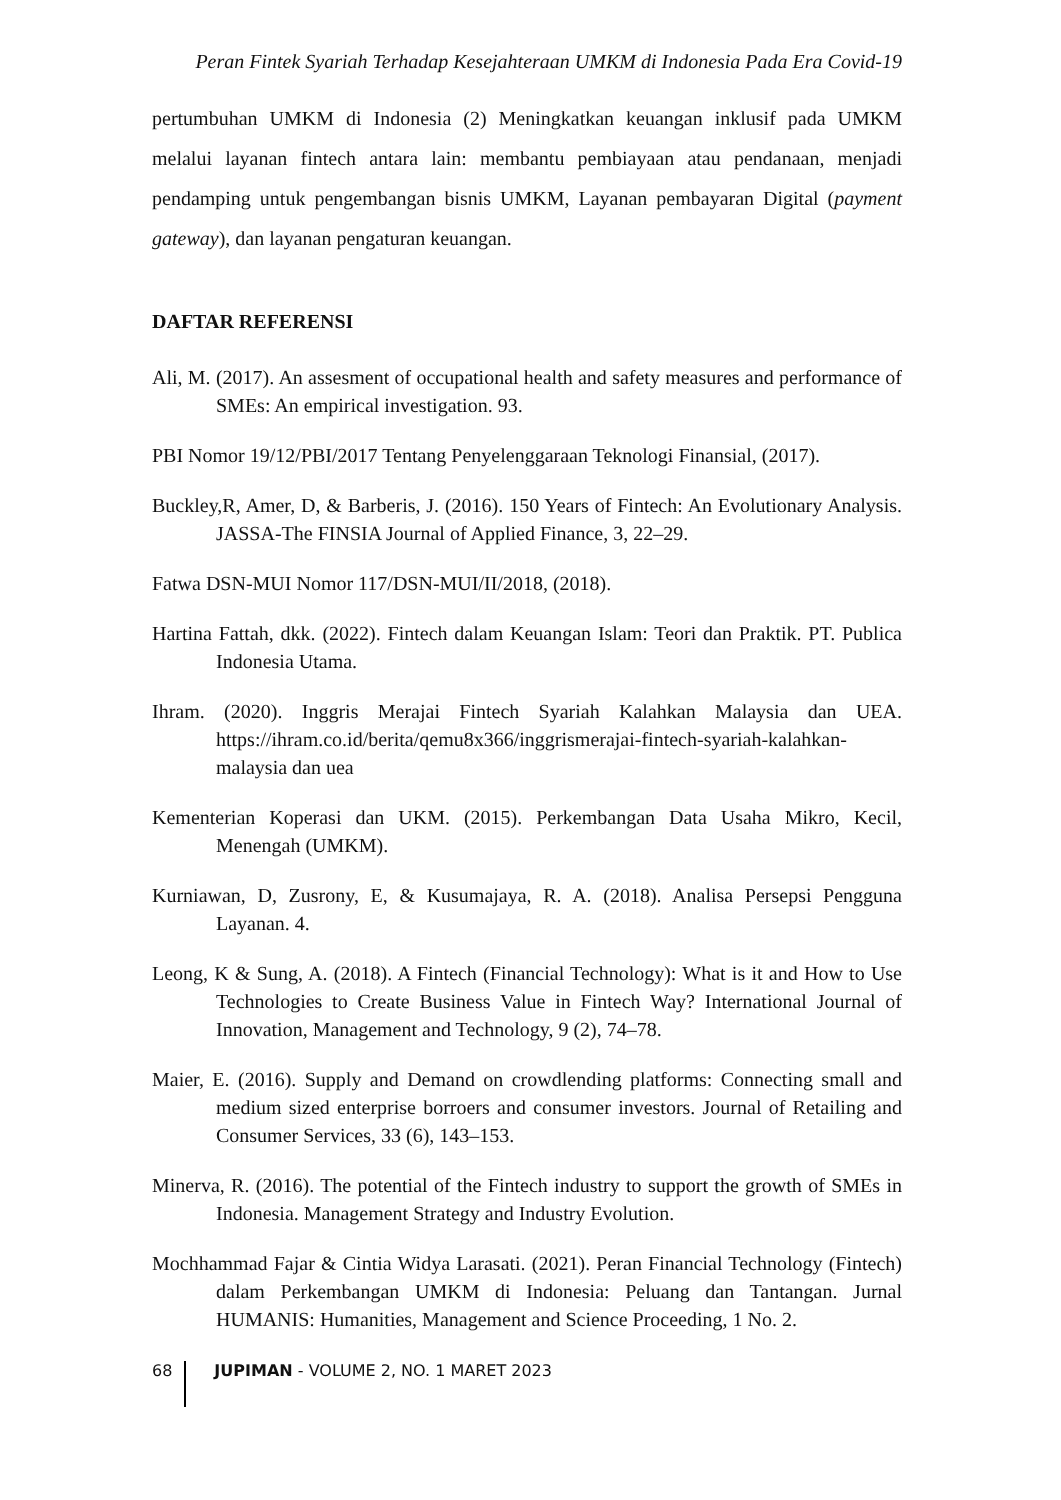Peran Fintek Syariah Terhadap Kesejahteraan UMKM di Indonesia Pada Era Covid-19
pertumbuhan UMKM di Indonesia (2) Meningkatkan keuangan inklusif pada UMKM melalui layanan fintech antara lain: membantu pembiayaan atau pendanaan, menjadi pendamping untuk pengembangan bisnis UMKM, Layanan pembayaran Digital (payment gateway), dan layanan pengaturan keuangan.
DAFTAR REFERENSI
Ali, M. (2017). An assesment of occupational health and safety measures and performance of SMEs: An empirical investigation. 93.
PBI Nomor 19/12/PBI/2017 Tentang Penyelenggaraan Teknologi Finansial, (2017).
Buckley,R, Amer, D, & Barberis, J. (2016). 150 Years of Fintech: An Evolutionary Analysis. JASSA-The FINSIA Journal of Applied Finance, 3, 22–29.
Fatwa DSN-MUI Nomor 117/DSN-MUI/II/2018, (2018).
Hartina Fattah, dkk. (2022). Fintech dalam Keuangan Islam: Teori dan Praktik. PT. Publica Indonesia Utama.
Ihram. (2020). Inggris Merajai Fintech Syariah Kalahkan Malaysia dan UEA. https://ihram.co.id/berita/qemu8x366/inggrismerajai-fintech-syariah-kalahkan-malaysia dan uea
Kementerian Koperasi dan UKM. (2015). Perkembangan Data Usaha Mikro, Kecil, Menengah (UMKM).
Kurniawan, D, Zusrony, E, & Kusumajaya, R. A. (2018). Analisa Persepsi Pengguna Layanan. 4.
Leong, K & Sung, A. (2018). A Fintech (Financial Technology): What is it and How to Use Technologies to Create Business Value in Fintech Way? International Journal of Innovation, Management and Technology, 9 (2), 74–78.
Maier, E. (2016). Supply and Demand on crowdlending platforms: Connecting small and medium sized enterprise borroers and consumer investors. Journal of Retailing and Consumer Services, 33 (6), 143–153.
Minerva, R. (2016). The potential of the Fintech industry to support the growth of SMEs in Indonesia. Management Strategy and Industry Evolution.
Mochhammad Fajar & Cintia Widya Larasati. (2021). Peran Financial Technology (Fintech) dalam Perkembangan UMKM di Indonesia: Peluang dan Tantangan. Jurnal HUMANIS: Humanities, Management and Science Proceeding, 1 No. 2.
68 JUPIMAN - VOLUME 2, NO. 1 MARET 2023